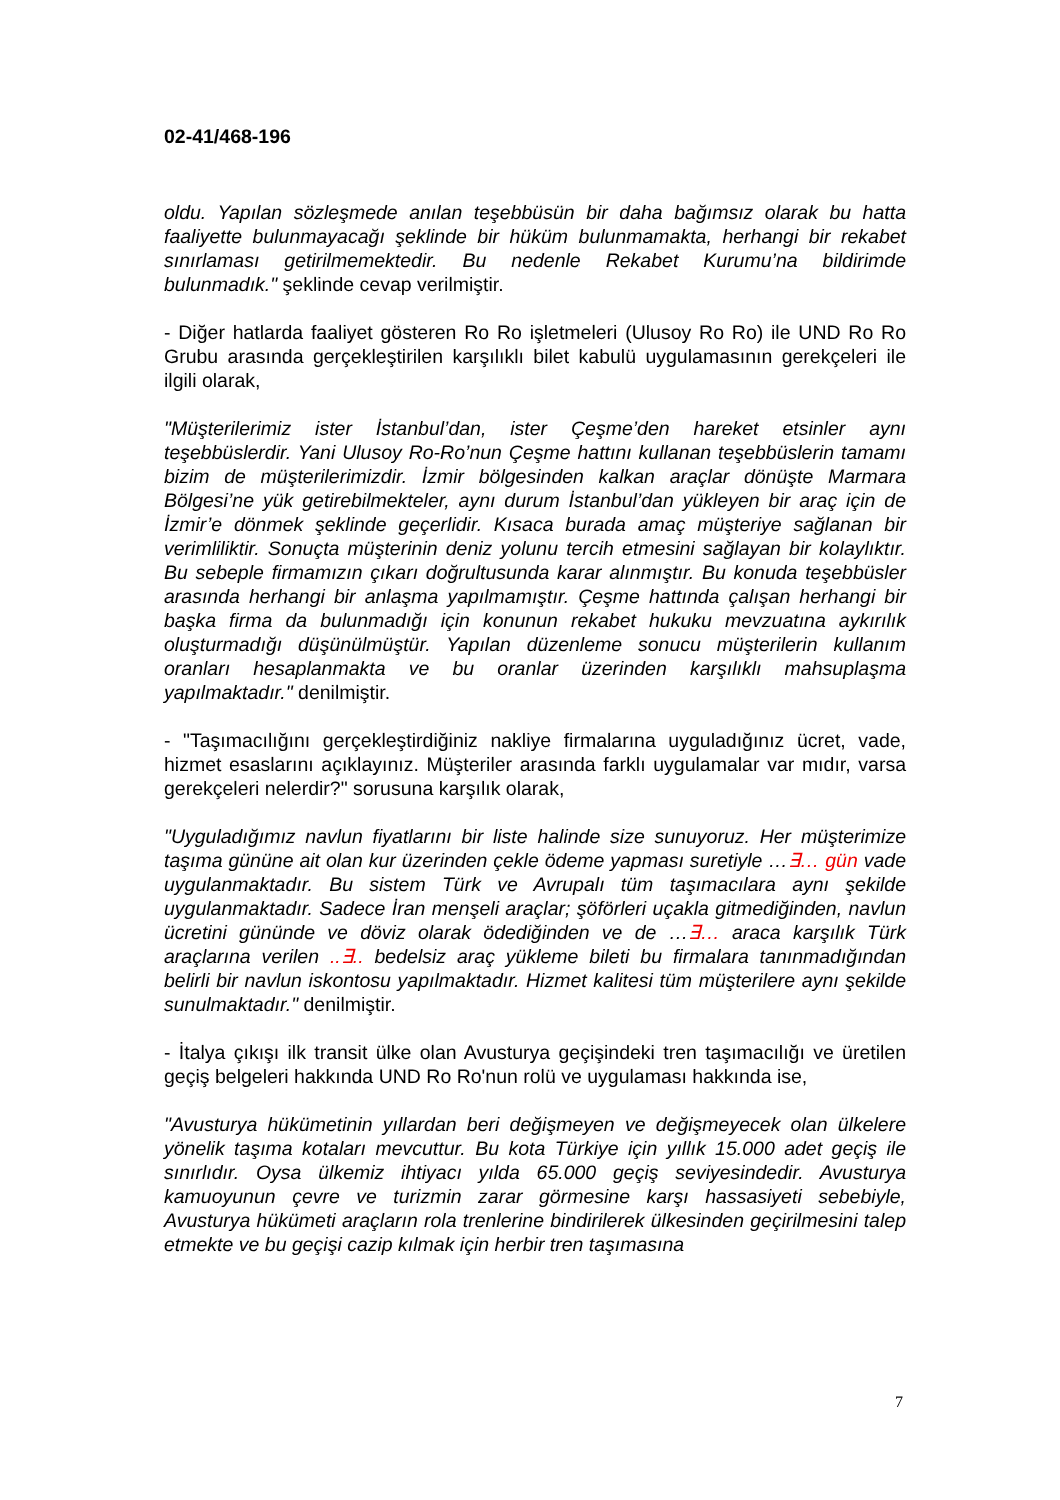02-41/468-196
oldu. Yapılan sözleşmede anılan teşebbüsün bir daha bağımsız olarak bu hatta faaliyette bulunmayacağı şeklinde bir hüküm bulunmamakta, herhangi bir rekabet sınırlaması getirilmemektedir. Bu nedenle Rekabet Kurumu’na bildirimde bulunmadık." şeklinde cevap verilmiştir.
- Diğer hatlarda faaliyet gösteren Ro Ro işletmeleri (Ulusoy Ro Ro) ile UND Ro Ro Grubu arasında gerçekleştirilen karşılıklı bilet kabulü uygulamasının gerekçeleri ile ilgili olarak,
"Müşterilerimiz ister İstanbul’dan, ister Çeşme’den hareket etsinler aynı teşebbüslerdir. Yani Ulusoy Ro-Ro’nun Çeşme hattını kullanan teşebbüslerin tamamı bizim de müşterilerimizdir. İzmir bölgesinden kalkan araçlar dönüşte Marmara Bölgesi’ne yük getirebilmekteler, aynı durum İstanbul’dan yükleyen bir araç için de İzmir’e dönmek şeklinde geçerlidir. Kısaca burada amaç müşteriye sağlanan bir verimliliktir. Sonuçta müşterinin deniz yolunu tercih etmesini sağlayan bir kolaylıktır. Bu sebeple firmamızın çıkarı doğrultusunda karar alınmıştır. Bu konuda teşebbüsler arasında herhangi bir anlaşma yapılmamıştır. Çeşme hattında çalışan herhangi bir başka firma da bulunmadığı için konunun rekabet hukuku mevzuatına aykırılık oluşturmadığı düşünülmüştür. Yapılan düzenleme sonucu müşterilerin kullanım oranları hesaplanmakta ve bu oranlar üzerinden karşılıklı mahsuplaşma yapılmaktadır." denilmiştir.
- "Taşımacılığını gerçekleştirdiğiniz nakliye firmalarına uyguladığınız ücret, vade, hizmet esaslarını açıklayınız. Müşteriler arasında farklı uygulamalar var mıdır, varsa gerekçeleri nelerdir?" sorusuna karşılık olarak,
"Uyguladığımız navlun fiyatlarını bir liste halinde size sunuyoruz. Her müşterimize taşıma gününe ait olan kur üzerinden çekle ödeme yapması suretiyle …∃… gün vade uygulanmaktadır. Bu sistem Türk ve Avrupalı tüm taşımacılara aynı şekilde uygulanmaktadır. Sadece İran menşeli araçlar; şöförleri uçakla gitmediğinden, navlun ücretini gününde ve döviz olarak ödediğinden ve de …∃… araca karşılık Türk araçlarına verilen ..∃.. bedelsiz araç yükleme bileti bu firmalara tanınmadığından belirli bir navlun iskontosu yapılmaktadır. Hizmet kalitesi tüm müşterilere aynı şekilde sunulmaktadır." denilmiştir.
- İtalya çıkışı ilk transit ülke olan Avusturya geçişindeki tren taşımacılığı ve üretilen geçiş belgeleri hakkında UND Ro Ro'nun rolü ve uygulaması hakkında ise,
"Avusturya hükümetinin yıllardan beri değişmeyen ve değişmeyecek olan ülkelere yönelik taşıma kotaları mevcuttur. Bu kota Türkiye için yıllık 15.000 adet geçiş ile sınırlıdır. Oysa ülkemiz ihtiyacı yılda 65.000 geçiş seviyesindedir. Avusturya kamuoyunun çevre ve turizmin zarar görmesine karşı hassasiyeti sebebiyle, Avusturya hükümeti araçların rola trenlerine bindirilerek ülkesinden geçirilmesini talep etmekte ve bu geçişi cazip kılmak için herbir tren taşımasına
7